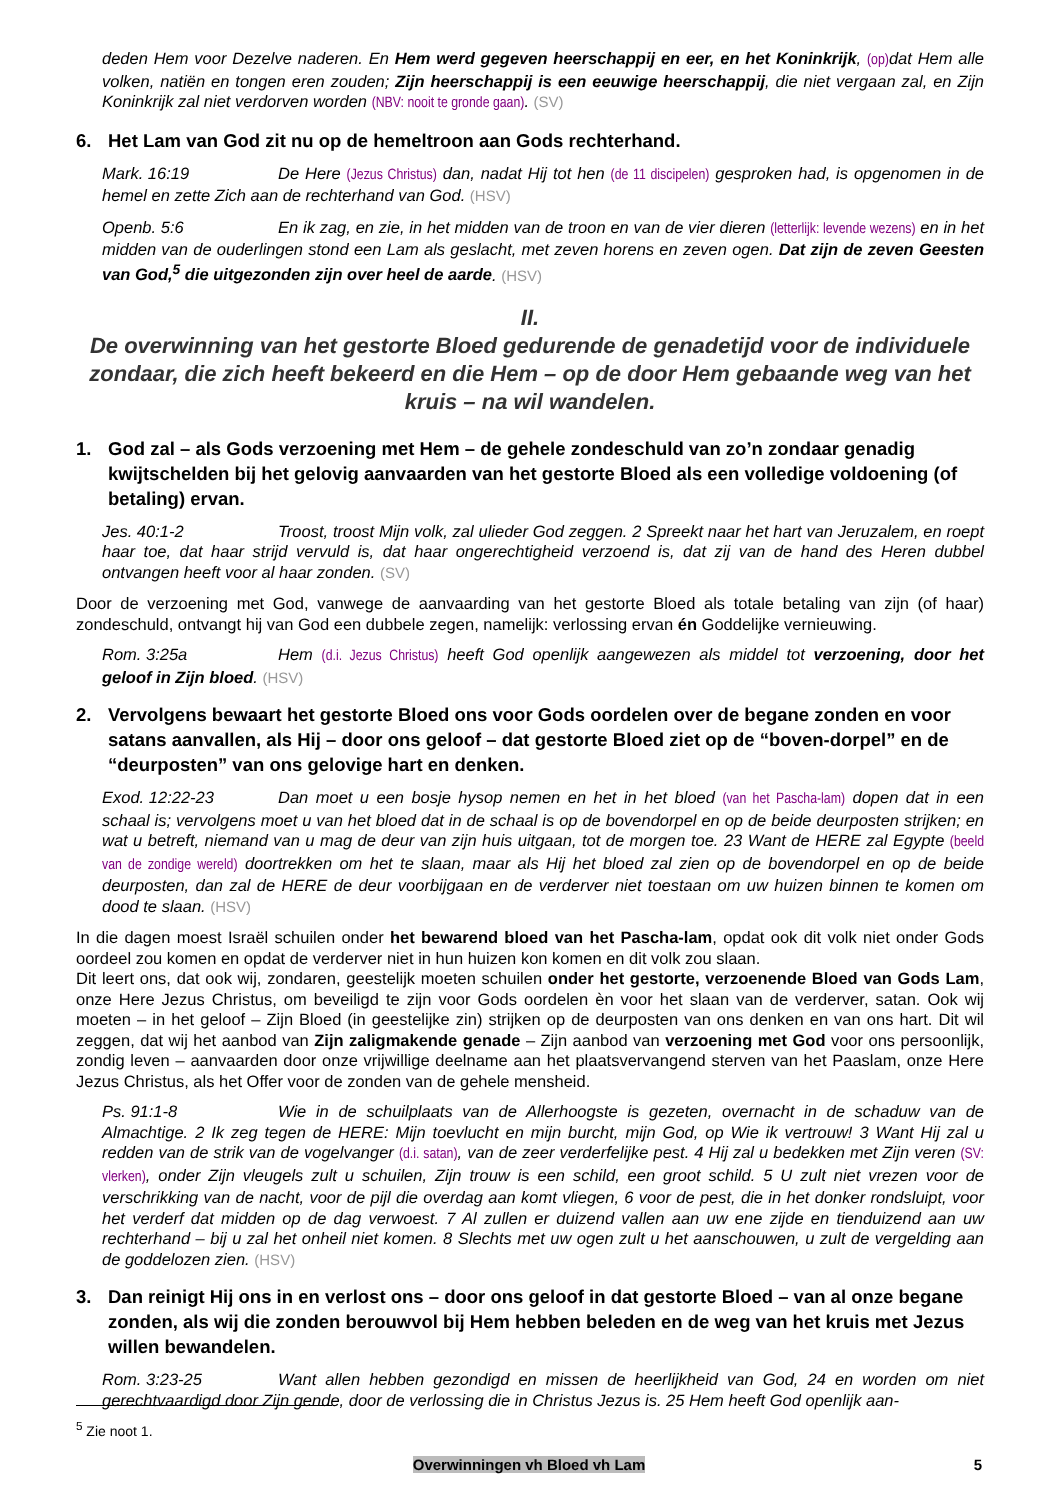deden Hem voor Dezelve naderen. En Hem werd gegeven heerschappij en eer, en het Koninkrijk, (op) dat Hem alle volken, natiën en tongen eren zouden; Zijn heerschappij is een eeuwige heerschappij, die niet vergaan zal, en Zijn Koninkrijk zal niet verdorven worden (NBV: nooit te gronde gaan). (SV)
6. Het Lam van God zit nu op de hemeltroon aan Gods rechterhand.
Mark. 16:19 De Here (Jezus Christus) dan, nadat Hij tot hen (de 11 discipelen) gesproken had, is opgenomen in de hemel en zette Zich aan de rechterhand van God. (HSV)
Openb. 5:6 En ik zag, en zie, in het midden van de troon en van de vier dieren (letterlijk: levende wezens) en in het midden van de ouderlingen stond een Lam als geslacht, met zeven horens en zeven ogen. Dat zijn de zeven Geesten van God,<sup>5</sup> die uitgezonden zijn over heel de aarde. (HSV)
II.
De overwinning van het gestorte Bloed gedurende de genadetijd voor de individuele zondaar, die zich heeft bekeerd en die Hem – op de door Hem gebaande weg van het kruis – na wil wandelen.
1. God zal – als Gods verzoening met Hem – de gehele zondeschuld van zo’n zondaar genadig kwijtschelden bij het gelovig aanvaarden van het gestorte Bloed als een volledige voldoening (of betaling) ervan.
Jes. 40:1-2 Troost, troost Mijn volk, zal ulieder God zeggen. 2 Spreekt naar het hart van Jeruzalem, en roept haar toe, dat haar strijd vervuld is, dat haar ongerechtigheid verzoend is, dat zij van de hand des Heren dubbel ontvangen heeft voor al haar zonden. (SV)
Door de verzoening met God, vanwege de aanvaarding van het gestorte Bloed als totale betaling van zijn (of haar) zondeschuld, ontvangt hij van God een dubbele zegen, namelijk: verlossing ervan én Goddelijke vernieuwing.
Rom. 3:25a Hem (d.i. Jezus Christus) heeft God openlijk aangewezen als middel tot verzoening, door het geloof in Zijn bloed. (HSV)
2. Vervolgens bewaart het gestorte Bloed ons voor Gods oordelen over de begane zonden en voor satans aanvallen, als Hij – door ons geloof – dat gestorte Bloed ziet op de “boven-dorpel” en de “deurposten” van ons gelovige hart en denken.
Exod. 12:22-23 Dan moet u een bosje hysop nemen en het in het bloed (van het Pascha-lam) dopen dat in een schaal is; vervolgens moet u van het bloed dat in de schaal is op de bovendorpel en op de beide deurposten strijken; en wat u betreft, niemand van u mag de deur van zijn huis uitgaan, tot de morgen toe. 23 Want de HERE zal Egypte (beeld van de zondige wereld) doortrekken om het te slaan, maar als Hij het bloed zal zien op de bovendorpel en op de beide deurposten, dan zal de HERE de deur voorbijgaan en de verderver niet toestaan om uw huizen binnen te komen om dood te slaan. (HSV)
In die dagen moest Israël schuilen onder het bewarend bloed van het Pascha-lam, opdat ook dit volk niet onder Gods oordeel zou komen en opdat de verderver niet in hun huizen kon komen en dit volk zou slaan.
Dit leert ons, dat ook wij, zondaren, geestelijk moeten schuilen onder het gestorte, verzoenende Bloed van Gods Lam, onze Here Jezus Christus, om beveiligd te zijn voor Gods oordelen èn voor het slaan van de verderver, satan. Ook wij moeten – in het geloof – Zijn Bloed (in geestelijke zin) strijken op de deurposten van ons denken en van ons hart. Dit wil zeggen, dat wij het aanbod van Zijn zaligmakende genade – Zijn aanbod van verzoening met God voor ons persoonlijk, zondig leven – aanvaarden door onze vrijwillige deelname aan het plaatsvervangend sterven van het Paaslam, onze Here Jezus Christus, als het Offer voor de zonden van de gehele mensheid.
Ps. 91:1-8 Wie in de schuilplaats van de Allerhoogste is gezeten, overnacht in de schaduw van de Almachtige. 2 Ik zeg tegen de HERE: Mijn toevlucht en mijn burcht, mijn God, op Wie ik vertrouw! 3 Want Hij zal u redden van de strik van de vogelvanger (d.i. satan), van de zeer verderfelijke pest. 4 Hij zal u bedekken met Zijn veren (SV: vlerken), onder Zijn vleugels zult u schuilen, Zijn trouw is een schild, een groot schild. 5 U zult niet vrezen voor de verschrikking van de nacht, voor de pijl die overdag aan komt vliegen, 6 voor de pest, die in het donker rondsluipt, voor het verderf dat midden op de dag verwoest. 7 Al zullen er duizend vallen aan uw ene zijde en tienduizend aan uw rechterhand – bij u zal het onheil niet komen. 8 Slechts met uw ogen zult u het aanschouwen, u zult de vergelding aan de goddelozen zien. (HSV)
3. Dan reinigt Hij ons in en verlost ons – door ons geloof in dat gestorte Bloed – van al onze begane zonden, als wij die zonden berouwvol bij Hem hebben beleden en de weg van het kruis met Jezus willen bewandelen.
Rom. 3:23-25 Want allen hebben gezondigd en missen de heerlijkheid van God, 24 en worden om niet gerechtvaardigd door Zijn gende, door de verlossing die in Christus Jezus is. 25 Hem heeft God openlijk aan-
<sup>5</sup> Zie noot 1.
Overwinningen vh Bloed vh Lam 5